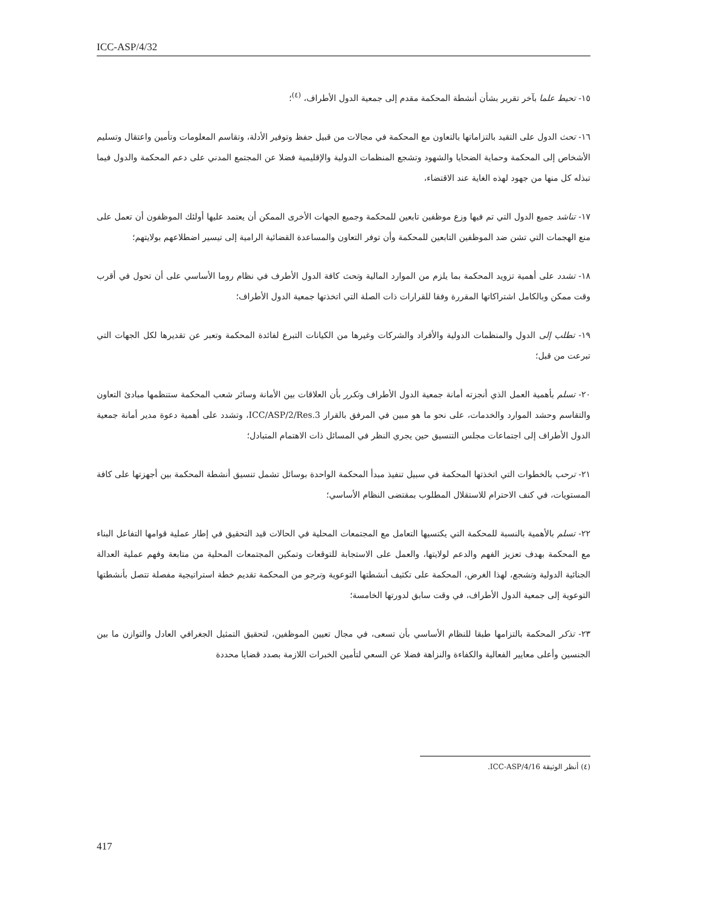ICC-ASP/4/32
١٥- تحيط علما بآخر تقرير بشأن أنشطة المحكمة مقدم إلى جمعية الدول الأطراف، <sup>(٤)</sup>؛
١٦- تحث الدول على التقيد بالتزاماتها بالتعاون مع المحكمة في مجالات من قبيل حفظ وتوفير الأدلة، وتقاسم المعلومات وتأمين واعتقال وتسليم الأشخاص إلى المحكمة وحماية الضحايا والشهود وتشجع المنظمات الدولية والإقليمية فضلا عن المجتمع المدني على دعم المحكمة والدول فيما تبذله كل منها من جهود لهذه الغاية عند الاقتضاء،
١٧- تناشد جميع الدول التي تم فيها وزع موظفين تابعين للمحكمة وجميع الجهات الأخرى الممكن أن يعتمد عليها أولئك الموظفون أن تعمل على منع الهجمات التي تشن ضد الموظفين التابعين للمحكمة وأن توفر التعاون والمساعدة القضائية الرامية إلى تيسير اضطلاعهم بولايتهم؛
١٨- تشدد على أهمية تزويد المحكمة بما يلزم من الموارد المالية وتحث كافة الدول الأطرف في نظام روما الأساسي على أن تحول في أقرب وقت ممكن وبالكامل اشتراكاتها المقررة وفقا للقرارات ذات الصلة التي اتخذتها جمعية الدول الأطراف؛
١٩- تطلب إلى الدول والمنظمات الدولية والأفراد والشركات وغيرها من الكيانات التبرع لفائدة المحكمة وتعبر عن تقديرها لكل الجهات التي تبرعت من قبل؛
٢٠- تسلم بأهمية العمل الذي أنجزته أمانة جمعية الدول الأطراف وتكرر بأن العلاقات بين الأمانة وسائر شعب المحكمة ستنظمها مبادئ التعاون والتقاسم وحشد الموارد والخدمات، على نحو ما هو مبين في المرفق بالقرار ICC/ASP/2/Res.3، وتشدد على أهمية دعوة مدير أمانة جمعية الدول الأطراف إلى اجتماعات مجلس التنسيق حين يجري النظر في المسائل ذات الاهتمام المتبادل؛
٢١- ترحب بالخطوات التي اتخذتها المحكمة في سبيل تنفيذ مبدأ المحكمة الواحدة بوسائل تشمل تنسيق أنشطة المحكمة بين أجهزتها على كافة المستويات، في كنف الاحترام للاستقلال المطلوب بمقتضى النظام الأساسي؛
٢٢- تسلم بالأهمية بالنسبة للمحكمة التي يكتسيها التعامل مع المجتمعات المحلية في الحالات قيد التحقيق في إطار عملية قوامها التفاعل البناء مع المحكمة بهدف تعزيز الفهم والدعم لولايتها، والعمل على الاستجابة للتوقعات وتمكين المجتمعات المحلية من متابعة وفهم عملية العدالة الجنائية الدولية وتشجع، لهذا الغرض، المحكمة على تكثيف أنشطتها التوعوية وترجو من المحكمة تقديم خطة استراتيجية مفصلة تتصل بأنشطتها التوعوية إلى جمعية الدول الأطراف، في وقت سابق لدورتها الخامسة؛
٢٣- تذكر المحكمة بالتزامها طبقا للنظام الأساسي بأن تسعى، في مجال تعيين الموظفين، لتحقيق التمثيل الجغرافي العادل والتوازن ما بين الجنسين وأعلى معايير الفعالية والكفاءة والنزاهة فضلا عن السعي لتأمين الخبرات اللازمة بصدد قضايا محددة
(٤) أنظر الوثيقة ICC-ASP/4/16.
417